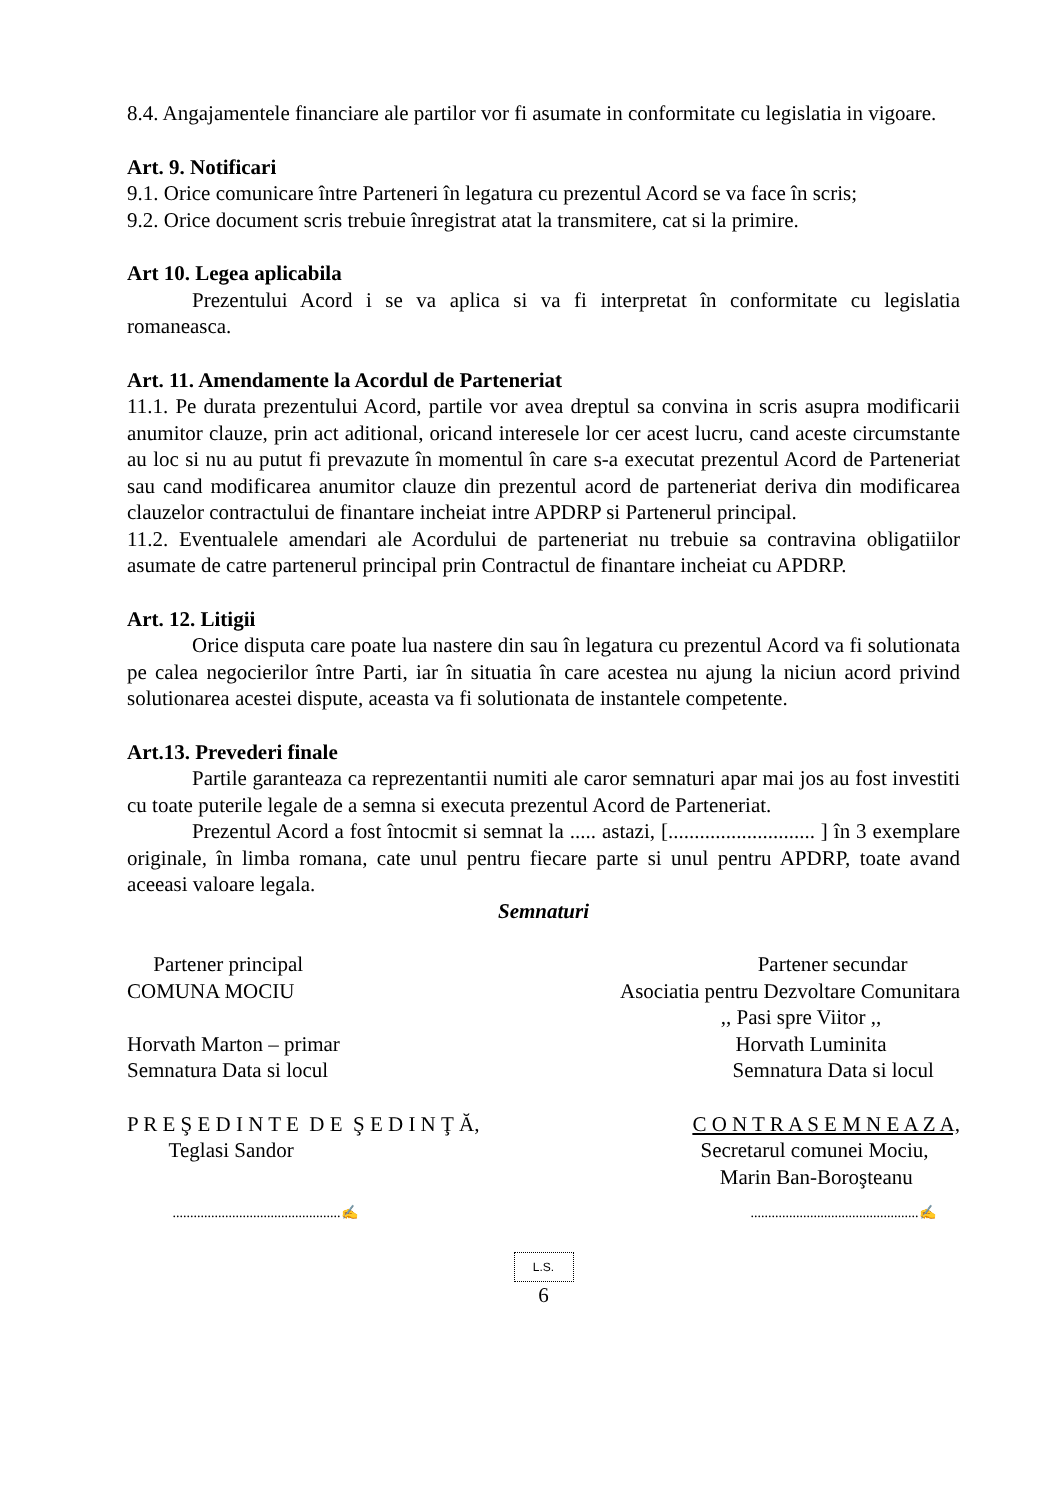8.4. Angajamentele financiare ale partilor vor fi asumate in conformitate cu legislatia in vigoare.
Art. 9. Notificari
9.1. Orice comunicare între Parteneri în legatura cu prezentul Acord se va face în scris;
9.2. Orice document scris trebuie înregistrat atat la transmitere, cat si la primire.
Art 10. Legea aplicabila
Prezentului Acord i se va aplica si va fi interpretat în conformitate cu legislatia romaneasca.
Art. 11. Amendamente la Acordul de Parteneriat
11.1. Pe durata prezentului Acord, partile vor avea dreptul sa convina in scris asupra modificarii anumitor clauze, prin act aditional, oricand interesele lor cer acest lucru, cand aceste circumstante au loc si nu au putut fi prevazute în momentul în care s-a executat prezentul Acord de Parteneriat sau cand modificarea anumitor clauze din prezentul acord de parteneriat deriva din modificarea clauzelor contractului de finantare incheiat intre APDRP si Partenerul principal.
11.2. Eventualele amendari ale Acordului de parteneriat nu trebuie sa contravina obligatiilor asumate de catre partenerul principal prin Contractul de finantare incheiat cu APDRP.
Art. 12. Litigii
Orice disputa care poate lua nastere din sau în legatura cu prezentul Acord va fi solutionata pe calea negocierilor între Parti, iar în situatia în care acestea nu ajung la niciun acord privind solutionarea acestei dispute, aceasta va fi solutionata de instantele competente.
Art.13. Prevederi finale
Partile garanteaza ca reprezentantii numiti ale caror semnaturi apar mai jos au fost investiti cu toate puterile legale de a semna si executa prezentul Acord de Parteneriat.
Prezentul Acord a fost întocmit si semnat la ..... astazi, [............................ ] în 3 exemplare originale, în limba romana, cate unul pentru fiecare parte si unul pentru APDRP, toate avand aceeasi valoare legala.
Semnaturi
Partener principal
Partener secundar
COMUNA MOCIU
Asociatia pentru Dezvoltare Comunitara
,, Pasi spre Viitor ,,
Horvath Marton – primar
Horvath Luminita
Semnatura Data si locul
Semnatura Data si locul
P R E Ş E D I N T E D E Ş E D I N Ţ Ă,
C O N T R A S E M N E A Z A,
Teglasi Sandor
Secretarul comunei Mociu,
Marin Ban-Boroşteanu
................................................✍
................................................✍
L.S.
6